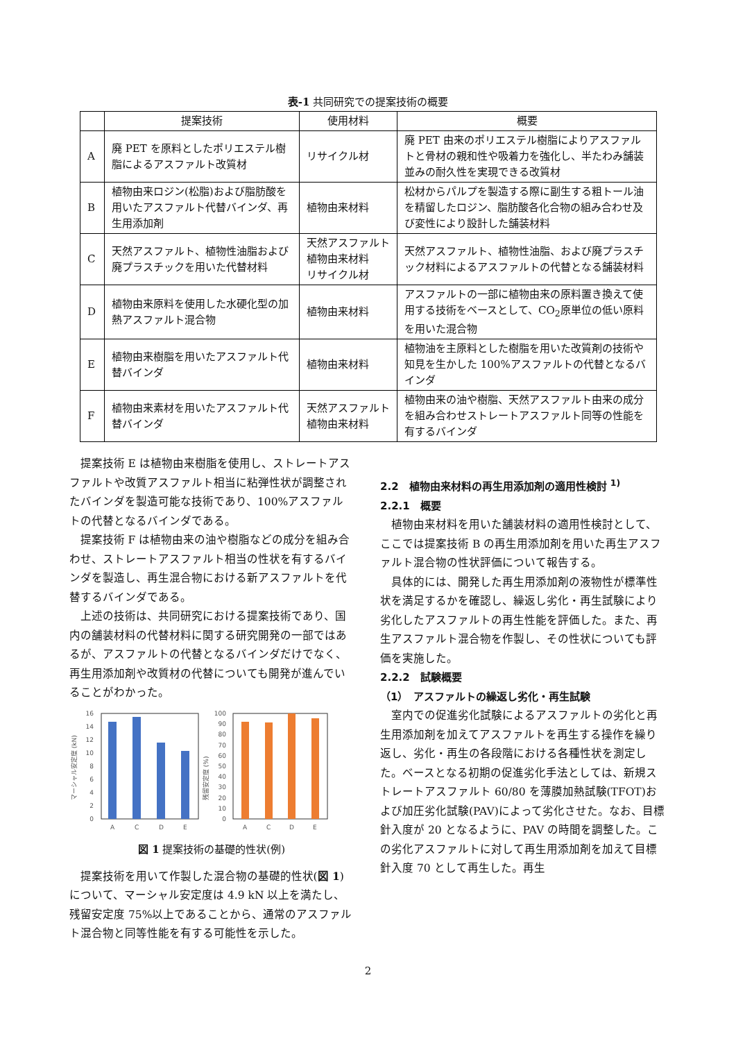表-1 共同研究での提案技術の概要
| | 提案技術 | 使用材料 | 概要 |
| --- | --- | --- | --- |
| A | 廃 PET を原料としたポリエステル樹脂によるアスファルト改質材 | リサイクル材 | 廃 PET 由来のポリエステル樹脂によりアスファルトと骨材の親和性や吸着力を強化し、半たわみ舗装並みの耐久性を実現できる改質材 |
| B | 植物由来ロジン(松脂)および脂肪酸を用いたアスファルト代替バインダ、再生用添加剤 | 植物由来材料 | 松材からパルプを製造する際に副生する粗トール油を精留したロジン、脂肪酸各化合物の組み合わせ及び変性により設計した舗装材料 |
| C | 天然アスファルト、植物性油脂および廃プラスチックを用いた代替材料 | 天然アスファルト 植物由来材料 リサイクル材 | 天然アスファルト、植物性油脂、および廃プラスチック材料によるアスファルトの代替となる舗装材料 |
| D | 植物由来原料を使用した水硬化型の加熱アスファルト混合物 | 植物由来材料 | アスファルトの一部に植物由来の原料置き換えて使用する技術をベースとして、CO<sub>2</sub>原単位の低い原料を用いた混合物 |
| E | 植物由来樹脂を用いたアスファルト代替バインダ | 植物由来材料 | 植物油を主原料とした樹脂を用いた改質剤の技術や知見を生かした 100%アスファルトの代替となるバインダ |
| F | 植物由来素材を用いたアスファルト代替バインダ | 天然アスファルト 植物由来材料 | 植物由来の油や樹脂、天然アスファルト由来の成分を組み合わせストレートアスファルト同等の性能を有するバインダ |
提案技術 E は植物由来樹脂を使用し、ストレートアスファルトや改質アスファルト相当に粘弾性状が調整されたバインダを製造可能な技術であり、100%アスファルトの代替となるバインダである。
提案技術 F は植物由来の油や樹脂などの成分を組み合わせ、ストレートアスファルト相当の性状を有するバインダを製造し、再生混合物における新アスファルトを代替するバインダである。
上述の技術は、共同研究における提案技術であり、国内の舗装材料の代替材料に関する研究開発の一部ではあるが、アスファルトの代替となるバインダだけでなく、再生用添加剤や改質材の代替についても開発が進んでいることがわかった。
マーシャル安定度 (kN)
16
14
12
10
8
6
4
2
0
A
C
D
E
残留安定度 (%)
100
90
80
70
60
50
40
30
20
10
0
A
C
D
E
図 1 提案技術の基礎的性状(例)
提案技術を用いて作製した混合物の基礎的性状(図 1)について、マーシャル安定度は 4.9 kN 以上を満たし、残留安定度 75%以上であることから、通常のアスファルト混合物と同等性能を有する可能性を示した。
2.2　植物由来材料の再生用添加剤の適用性検討 <sup>1)</sup>
2.2.1　概要
植物由来材料を用いた舗装材料の適用性検討として、ここでは提案技術 B の再生用添加剤を用いた再生アスファルト混合物の性状評価について報告する。
具体的には、開発した再生用添加剤の液物性が標準性状を満足するかを確認し、繰返し劣化・再生試験により劣化したアスファルトの再生性能を評価した。また、再生アスファルト混合物を作製し、その性状についても評価を実施した。
2.2.2　試験概要
（1）　アスファルトの繰返し劣化・再生試験
室内での促進劣化試験によるアスファルトの劣化と再生用添加剤を加えてアスファルトを再生する操作を繰り返し、劣化・再生の各段階における各種性状を測定した。ベースとなる初期の促進劣化手法としては、新規ストレートアスファルト 60/80 を薄膜加熱試験(TFOT)および加圧劣化試験(PAV)によって劣化させた。なお、目標針入度が 20 となるように、PAV の時間を調整した。この劣化アスファルトに対して再生用添加剤を加えて目標針入度 70 として再生した。再生
2